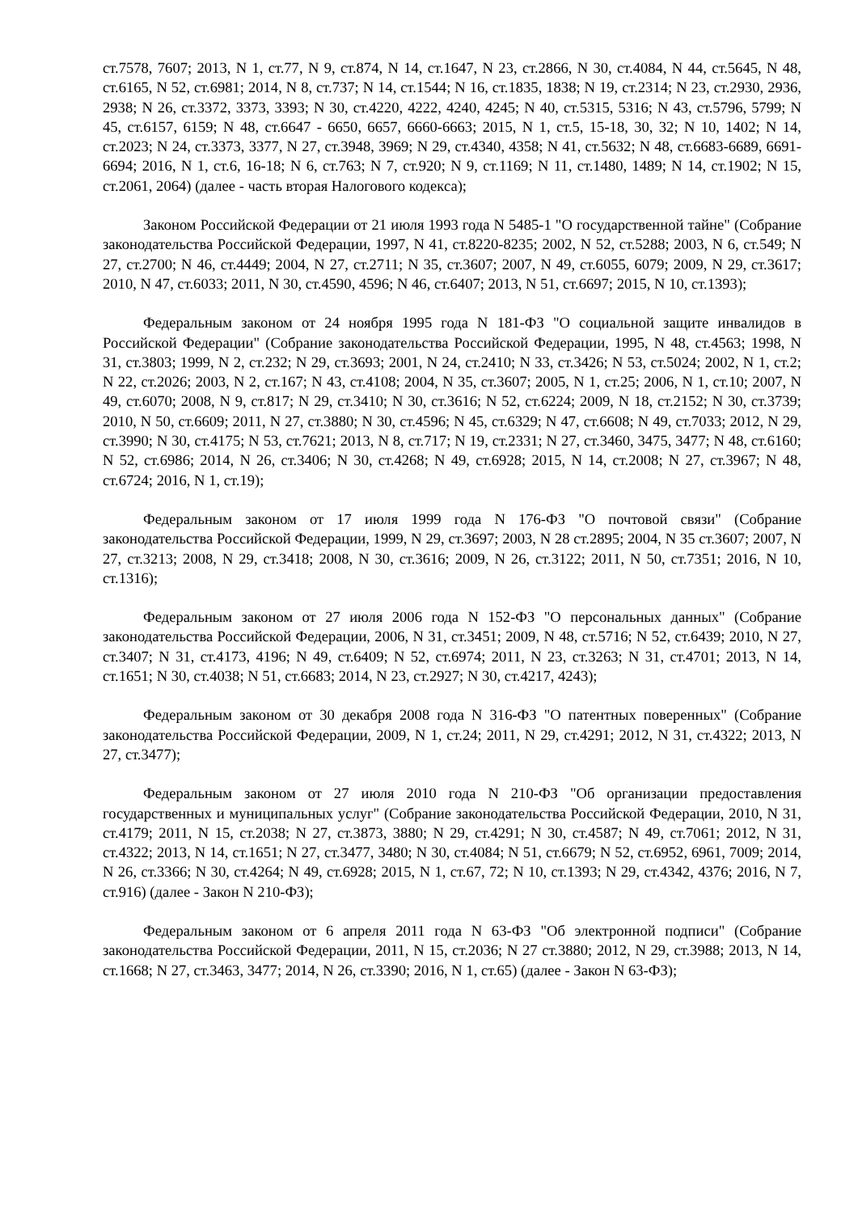ст.7578, 7607; 2013, N 1, ст.77, N 9, ст.874, N 14, ст.1647, N 23, ст.2866, N 30, ст.4084, N 44, ст.5645, N 48, ст.6165, N 52, ст.6981; 2014, N 8, ст.737; N 14, ст.1544; N 16, ст.1835, 1838; N 19, ст.2314; N 23, ст.2930, 2936, 2938; N 26, ст.3372, 3373, 3393; N 30, ст.4220, 4222, 4240, 4245; N 40, ст.5315, 5316; N 43, ст.5796, 5799; N 45, ст.6157, 6159; N 48, ст.6647 - 6650, 6657, 6660-6663; 2015, N 1, ст.5, 15-18, 30, 32; N 10, 1402; N 14, ст.2023; N 24, ст.3373, 3377, N 27, ст.3948, 3969; N 29, ст.4340, 4358; N 41, ст.5632; N 48, ст.6683-6689, 6691-6694; 2016, N 1, ст.6, 16-18; N 6, ст.763; N 7, ст.920; N 9, ст.1169; N 11, ст.1480, 1489; N 14, ст.1902; N 15, ст.2061, 2064) (далее - часть вторая Налогового кодекса);
Законом Российской Федерации от 21 июля 1993 года N 5485-1 "О государственной тайне" (Собрание законодательства Российской Федерации, 1997, N 41, ст.8220-8235; 2002, N 52, ст.5288; 2003, N 6, ст.549; N 27, ст.2700; N 46, ст.4449; 2004, N 27, ст.2711; N 35, ст.3607; 2007, N 49, ст.6055, 6079; 2009, N 29, ст.3617; 2010, N 47, ст.6033; 2011, N 30, ст.4590, 4596; N 46, ст.6407; 2013, N 51, ст.6697; 2015, N 10, ст.1393);
Федеральным законом от 24 ноября 1995 года N 181-ФЗ "О социальной защите инвалидов в Российской Федерации" (Собрание законодательства Российской Федерации, 1995, N 48, ст.4563; 1998, N 31, ст.3803; 1999, N 2, ст.232; N 29, ст.3693; 2001, N 24, ст.2410; N 33, ст.3426; N 53, ст.5024; 2002, N 1, ст.2; N 22, ст.2026; 2003, N 2, ст.167; N 43, ст.4108; 2004, N 35, ст.3607; 2005, N 1, ст.25; 2006, N 1, ст.10; 2007, N 49, ст.6070; 2008, N 9, ст.817; N 29, ст.3410; N 30, ст.3616; N 52, ст.6224; 2009, N 18, ст.2152; N 30, ст.3739; 2010, N 50, ст.6609; 2011, N 27, ст.3880; N 30, ст.4596; N 45, ст.6329; N 47, ст.6608; N 49, ст.7033; 2012, N 29, ст.3990; N 30, ст.4175; N 53, ст.7621; 2013, N 8, ст.717; N 19, ст.2331; N 27, ст.3460, 3475, 3477; N 48, ст.6160; N 52, ст.6986; 2014, N 26, ст.3406; N 30, ст.4268; N 49, ст.6928; 2015, N 14, ст.2008; N 27, ст.3967; N 48, ст.6724; 2016, N 1, ст.19);
Федеральным законом от 17 июля 1999 года N 176-ФЗ "О почтовой связи" (Собрание законодательства Российской Федерации, 1999, N 29, ст.3697; 2003, N 28 ст.2895; 2004, N 35 ст.3607; 2007, N 27, ст.3213; 2008, N 29, ст.3418; 2008, N 30, ст.3616; 2009, N 26, ст.3122; 2011, N 50, ст.7351; 2016, N 10, ст.1316);
Федеральным законом от 27 июля 2006 года N 152-ФЗ "О персональных данных" (Собрание законодательства Российской Федерации, 2006, N 31, ст.3451; 2009, N 48, ст.5716; N 52, ст.6439; 2010, N 27, ст.3407; N 31, ст.4173, 4196; N 49, ст.6409; N 52, ст.6974; 2011, N 23, ст.3263; N 31, ст.4701; 2013, N 14, ст.1651; N 30, ст.4038; N 51, ст.6683; 2014, N 23, ст.2927; N 30, ст.4217, 4243);
Федеральным законом от 30 декабря 2008 года N 316-ФЗ "О патентных поверенных" (Собрание законодательства Российской Федерации, 2009, N 1, ст.24; 2011, N 29, ст.4291; 2012, N 31, ст.4322; 2013, N 27, ст.3477);
Федеральным законом от 27 июля 2010 года N 210-ФЗ "Об организации предоставления государственных и муниципальных услуг" (Собрание законодательства Российской Федерации, 2010, N 31, ст.4179; 2011, N 15, ст.2038; N 27, ст.3873, 3880; N 29, ст.4291; N 30, ст.4587; N 49, ст.7061; 2012, N 31, ст.4322; 2013, N 14, ст.1651; N 27, ст.3477, 3480; N 30, ст.4084; N 51, ст.6679; N 52, ст.6952, 6961, 7009; 2014, N 26, ст.3366; N 30, ст.4264; N 49, ст.6928; 2015, N 1, ст.67, 72; N 10, ст.1393; N 29, ст.4342, 4376; 2016, N 7, ст.916) (далее - Закон N 210-ФЗ);
Федеральным законом от 6 апреля 2011 года N 63-ФЗ "Об электронной подписи" (Собрание законодательства Российской Федерации, 2011, N 15, ст.2036; N 27 ст.3880; 2012, N 29, ст.3988; 2013, N 14, ст.1668; N 27, ст.3463, 3477; 2014, N 26, ст.3390; 2016, N 1, ст.65) (далее - Закон N 63-ФЗ);